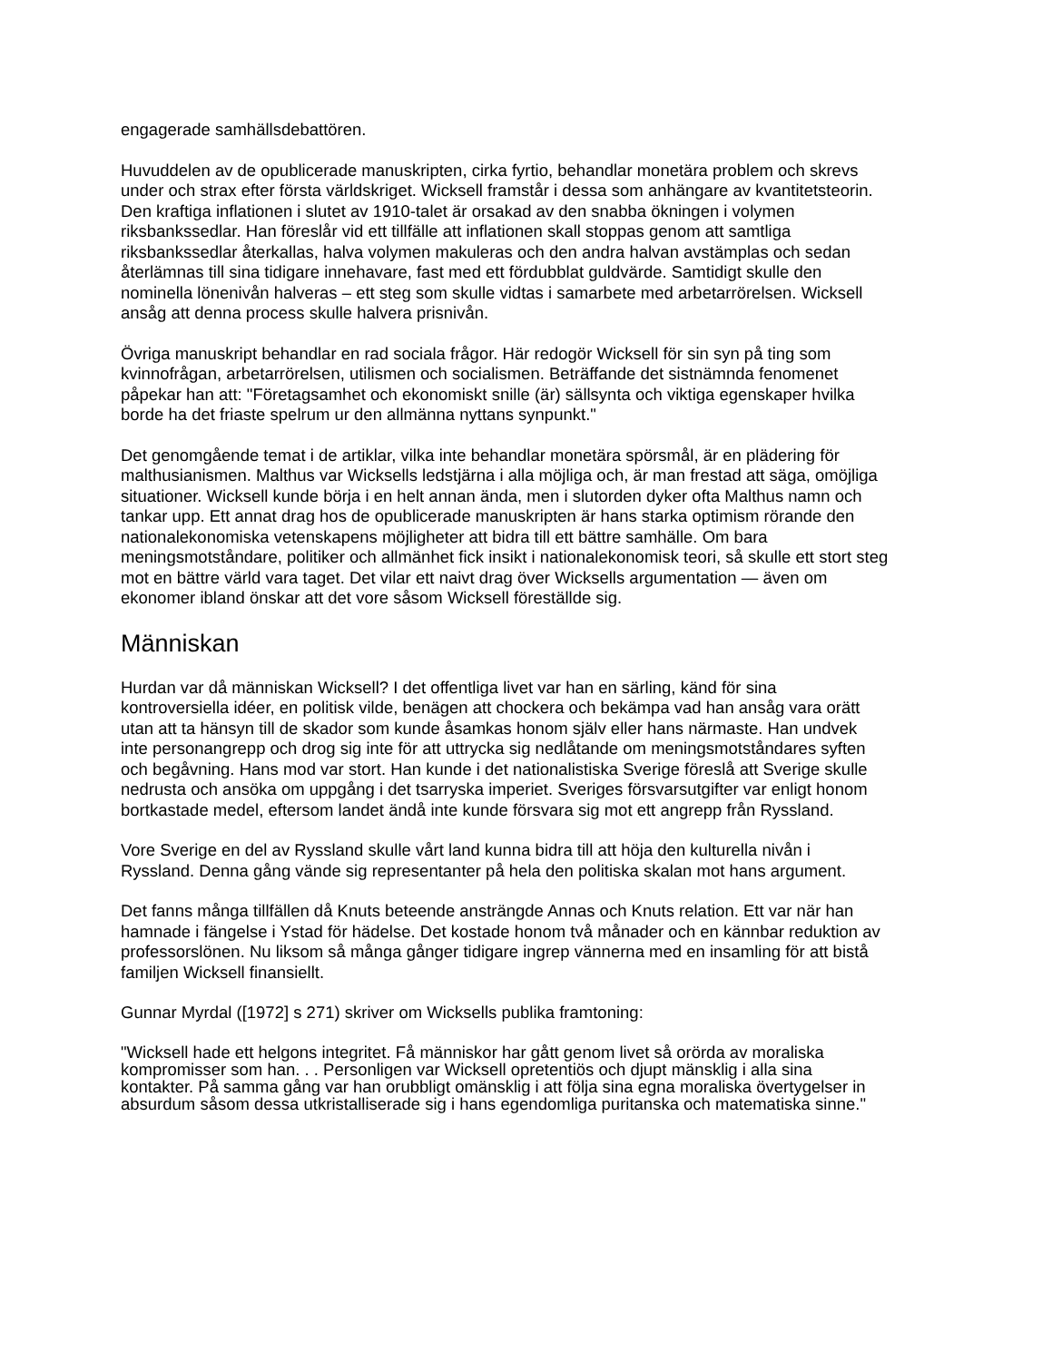engagerade samhällsdebattören.
Huvuddelen av de opublicerade manuskripten, cirka fyrtio, behandlar monetära problem och skrevs under och strax efter första världskriget. Wicksell framstår i dessa som anhängare av kvantitetsteorin. Den kraftiga inflationen i slutet av 1910-talet är orsakad av den snabba ökningen i volymen riksbankssedlar. Han föreslår vid ett tillfälle att inflationen skall stoppas genom att samtliga riksbankssedlar återkallas, halva volymen makuleras och den andra halvan avstämplas och sedan återlämnas till sina tidigare innehavare, fast med ett fördubblat guldvärde. Samtidigt skulle den nominella lönenivån halveras – ett steg som skulle vidtas i samarbete med arbetarrörelsen. Wicksell ansåg att denna process skulle halvera prisnivån.
Övriga manuskript behandlar en rad sociala frågor. Här redogör Wicksell för sin syn på ting som kvinnofrågan, arbetarrörelsen, utilismen och socialismen. Beträffande det sistnämnda fenomenet påpekar han att: "Företagsamhet och ekonomiskt snille (är) sällsynta och viktiga egenskaper hvilka borde ha det friaste spelrum ur den allmänna nyttans synpunkt."
Det genomgående temat i de artiklar, vilka inte behandlar monetära spörsmål, är en plädering för malthusianismen. Malthus var Wicksells ledstjärna i alla möjliga och, är man frestad att säga, omöjliga situationer. Wicksell kunde börja i en helt annan ända, men i slutorden dyker ofta Malthus namn och tankar upp. Ett annat drag hos de opublicerade manuskripten är hans starka optimism rörande den nationalekonomiska vetenskapens möjligheter att bidra till ett bättre samhälle. Om bara meningsmotståndare, politiker och allmänhet fick insikt i nationalekonomisk teori, så skulle ett stort steg mot en bättre värld vara taget. Det vilar ett naivt drag över Wicksells argumentation — även om ekonomer ibland önskar att det vore såsom Wicksell föreställde sig.
Människan
Hurdan var då människan Wicksell? I det offentliga livet var han en särling, känd för sina kontroversiella idéer, en politisk vilde, benägen att chockera och bekämpa vad han ansåg vara orätt utan att ta hänsyn till de skador som kunde åsamkas honom själv eller hans närmaste. Han undvek inte personangrepp och drog sig inte för att uttrycka sig nedlåtande om meningsmotståndares syften och begåvning. Hans mod var stort. Han kunde i det nationalistiska Sverige föreslå att Sverige skulle nedrusta och ansöka om uppgång i det tsarryska imperiet. Sveriges försvarsutgifter var enligt honom bortkastade medel, eftersom landet ändå inte kunde försvara sig mot ett angrepp från Ryssland.
Vore Sverige en del av Ryssland skulle vårt land kunna bidra till att höja den kulturella nivån i Ryssland. Denna gång vände sig representanter på hela den politiska skalan mot hans argument.
Det fanns många tillfällen då Knuts beteende ansträngde Annas och Knuts relation. Ett var när han hamnade i fängelse i Ystad för hädelse. Det kostade honom två månader och en kännbar reduktion av professorslönen. Nu liksom så många gånger tidigare ingrep vännerna med en insamling för att bistå familjen Wicksell finansiellt.
Gunnar Myrdal ([1972] s 271) skriver om Wicksells publika framtoning:
"Wicksell hade ett helgons integritet. Få människor har gått genom livet så orörda av moraliska kompromisser som han. . . Personligen var Wicksell opretentiös och djupt mänsklig i alla sina kontakter. På samma gång var han orubbligt omänsklig i att följa sina egna moraliska övertygelser in absurdum såsom dessa utkristalliserade sig i hans egendomliga puritanska och matematiska sinne."